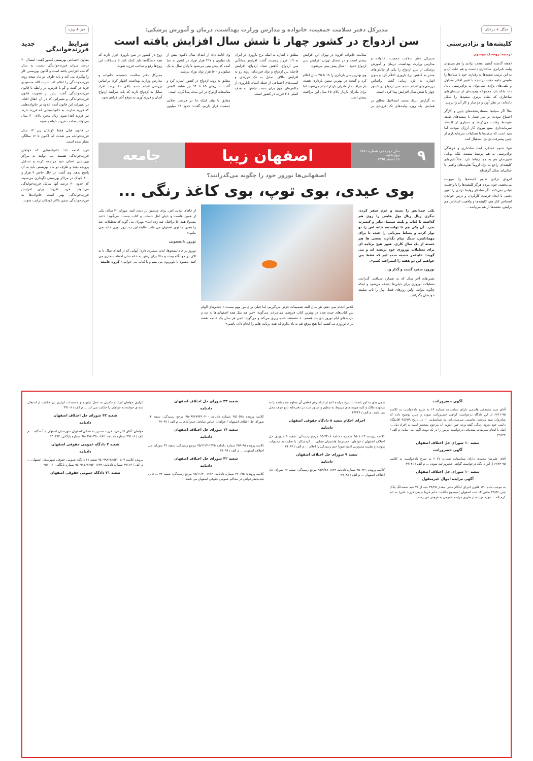جنگل + درختان
کلیشه‌ها و نژادپرستی
ترجمه: روشنک موسوی
(هفته گذشته گفتیم تعصب نژادی را هم می‌توان پیامد نابرابری ساختاری دانست و هم علت آن و به این ترتیب سفیدها به رفتاری خود با سیاه‌ها را طبیعی جلوه دهند، درنتیجه با تغییر افکار متداول و تلقی‌های نژادی نمی‌توان به نژادپرستی پایان داد، بلکه باید مجموعه پیچیده‌ای از چیدمان‌های ساختاری که نظام برتری سفیدها را شکل داده‌اند، در نظر آورد و دو ساز و کار آن را برچید.
مثلاً اگر سیاه‌ها مستادرطبقه‌های پایین و کارگر اجتماع نبودند، بر سر شغل با سفیدهای طبقه متوسط رقابت می‌کردند و بسیاری از اقتصاد سرمایه‌داری منبع نیروی کار ارزان نبودند. اما بعید است که سفیدها با تشکیلات سرمایه‌داری از چنین پیشرفت نژادی استقبال کنند.
تنها، نحوه عملکرد ابعاد ساختاری و فرهنگی نژادپرستی به هم مرتبط نیستند، بلکه پویایی تغییرشان هم به هم ارتباط دارد. مثلاً باورهای کلیشه‌ای راجع به نژاد لزوماً تفاوت‌های واقعی یا خیالی‌ای شکل گرفته‌اند.
انزوای نژادی تداوم کلیشه‌ها را سهولت می‌بخشد، چون مردم هرگز کلیشه‌ها را با واقعیت قیاس نمی‌کنند. اگر ساختار روابط نژادی را تغییر دهیم، با ایجاد فرصت کارکردن و درس خواندن اشخاص کنار هم، کلیشه‌ها و واقعیت اشخاص هم برایش، نقشه‌ها از هم می‌پاشد...
مدیرکل دفتر سلامت جمعیت، خانواده و مدارس وزارت بهداشت، درمان و آموزش پزشکی:
سن ازدواج در کشور چهار تا شش سال افزایش یافته است
مدیرکل دفتر سلامت جمعیت، خانواده و مدارس وزارت بهداشت، درمان و آموزش پزشکی از سن ازدواج را یکی از چالش‌های منجر به کاهش نرخ باروری اعلام کرد و بدون اشاره به بازه زمانی گفت: براساس بررسی‌های انجام شده، سن ازدواج در کشور چهار تا شش سال افزایش پیدا کرده است.
به گزارش ایرنا، محمد اسماعیل مطلق در همایش یک روزه پیامدهای تک فرزندی بر سلامت خانواده افزود: در تهران این افزایش بیشتر است و در شمال تهران افزایش سن ازدواج حدود ۱۰ سال پیش بینی می‌شود.
وی بهترین سن بارداری را ۱۸ تا ۳۵ سال اعلام کرد و گفت: در بهترین سنین بارداری هشت بار مراقبت از مادران باردار انجام می‌شود، اما برای مادران باردار بالای ۳۵ سال این مراقبت بیشتر است.
مطلق با اشاره به اینکه نرخ باروری در ایران به ۱.۹ فرزند رسیده، گفت: افزایش میانگین سن ازدواج، کاهش تعداد ازدواج، افزایش فاصله بین ازدواج و تولد فرزندان، روند رو به افزایش طلاق، تمایل به تک فرزندی و آسیب‌های اجتماعی از جمله اعتیاد، ناباروری از چالش‌های مهم برای دست نیافتن به هدف اصلی ۲.۱ فرزند در کشور است.
وی ادامه داد: از ابتدای سال تاکنون بیش از یک میلیون و ۴۱۷ هزار نوزاد در کشور به دنیا آمده که پیش بینی می‌شود تا پایان سال به یک میلیون و ۵۰۰ هزار تولد نوزاد برسیم.
مطلق به روند ازدواج در کشور اشاره کرد و گفت: سال‌های ۸۵ تا ۹۴ نیز شاهد کاهش متاسفانه ازدواج در این مدت پیدا کرده است.
مطلق با بیان اینکه ما در فرصت طلایی جمعیت قرار داریم، گفت: حدود ۱۳ میلیون زوج در کشور در سن باروری قرار دارند که همه دستگاه‌ها باید کمک کنند تا مشکلات این زوج‌ها رفع و صاحب فرزند شوند.
مدیرکل دفتر سلامت جمعیت، خانواده و مدارس وزارت بهداشت اظهار کرد: براساس بررسی انجام شده، بالای ۸۰ درصد افراد تمایل به ازدواج دارند که باید شرایط ازدواج آسان و فرزندآوری به موقع آنان فراهم شود.
۹ سال دوازدهم، شماره ۲۸۸۱
چهارشنبه
۱۸ اسفند ۱۳۹۵
اصفهان زیبا
جامعه
اصفهانی‌ها نوروز خود را چگونه می‌گذرانند؟
بوی عیدی، بوی توپ، بوی کاغذ رنگی ...
یکی چمدانش را بسته و عزم سفر کرده، دیگری ریال ریال پول هایش را روی هم گذاشته تا کتاب و بلیت سینما، تئاتر و کنسرت بخرد. آن یکی هم تا توانسته، خانه اش را نو نوار کرده و بساط میزبانی را چیده تا برای مهمانانش، سنگ تمام بگذارد، بعضی ها هم خسته از یک سال کاری، هنوز هیچ برنامه ای برای تعطیلات نوروزی خود نریخته اند و می گویند: «اینقدر خسته شده ایم که فقط می خواهیم این دو هفته را استراحت کنیم».
نوروز، سفر، گشت و گذار و...
نفس‌های آخر سال که به شماره می‌افتد، گذراندن تعطیلات نوروزی برای خیلی‌ها دغدغه می‌شود و اینکه چگونه بتوانند اولین روزهای فصل بهار را باب سلیقه خودشان بگذرانند...
کلاس انجام نمی دهم. هر سال البته تصمیمات جزئی می‌گیریم، اما خیلی برای من مهم نیست.» چشم‌های الهام بین کتاب‌های چیده شده در ویترین کتاب فروشی می‌چرخد. می‌گوید: «من هم مثل همه اصفهانی‌ها به دید و بازدیدهای ایام نوروز پای بند هستم...» نشسته، خنده ریزی می‌کند و می‌گوید: «من هر سال یک عالمه نقشه برای نوروزم می‌کشم، اما هیچ موقع هم به یاد ندارم که همه برنامه هایم را انجام داده باشم.»
از جاهای دیدنی اش، برای چندمین بار دیدن کنند. مهران ۴۰ ساله، یکی از همین هاست و خیلی اهل حساب و کتاب نیست. می‌گوید: «عید معمولا همه جا ترافیک عید زده اند.» مهران می گوید که تعطیلات عید را همین جا توی اصفهان می ماند. «البته این چند روز توری خانه نمی مانم.»
نوروز دانشجویی
نوروز برای دانشجوها، لذت بیشتری دارد؛ آنهایی که از ابتدای سال تا به الان در خوابگاه بودند و حالا برای رفتن به خانه شان لحظه شماری می کنند. معمولا پا تلویزیون می بینم و با کتاب می خوانم.» گروه جامعه
خبر + ویژه
شرایط جدید فرزندخواندگی
معاون اجتماعی بهزیستی کشور گفت: امسال ۳۰ درصد میزان فرزندخواندگی نسبت به سال گذشته افزایش یافته است و اکنون بهزیستی کار را پیگیری می کند و باید ظرف دو ماه نتیجه روند فرزندخواندگی را اعلام کند. حبیب الله مسعودی فرید در گفت و گو با فارس، در رابطه با قانون فرزندخواندگی گفت: پس از تصویب قانون فرزندخواندگی و تغییراتی که در آن اتفاق افتاد، در تغییرات این قانون آمده علاوه بر خانواده‌هایی که فرزند ندارند، به خانواده‌هایی که فرزند دارند نیز فرزند اهدا شود. زنان مجرد بالای ۳۰ سال می‌توانند صاحب فرزند خوانده شوند.
در قانون قبلی فقط کودکان زیر ۱۲ سال فرزندخوانده می شدند، اما اکنون تا ۱۶ سالگی مجاز شده است.
فرید ادامه داد: خانواده‌هایی که خواهان فرزندخواندگی هستند، می توانند به مراکز بهزیستی استان خود مراجعه کرده و تشکیل پرونده دهند و ظرف دو ماه بهزیستی باید به آن پاسخ بدهد. وی گفت: در حال حاضر ۹ هزار و ۸۰۰ کودک در مراکز بهزیستی نگهداری می‌شوند که حدود ۴۰ درصد آنها شامل فرزندخواندگی می‌شوند. فرید افزود: برای افزایش فرزندخواندگی بهتر است خانواده‌ها به فرزندخواندگی سنین بالاتر کودکان ترغیب شوند.
آگهی حصروراثت
آقای سید مصطفی هاشمی دارای شناسنامه شماره ۱۹ به شرح دادخواست به کلاسه ۹۵-۶۷۶۱ از این دادگاه درخواست گواهی حصروراثت نموده و چنین توضیح داده که شادروان سید مرتضی هاشمی سرشبادرانی به شناسنامه ۱۰ در تاریخ ۹۵/۹/۹ اقامتگاه دائمی خود بدرود زندگی گفته ورثه حین الفوت آن مرحوم منحصر است به افراد ذیل ... اینک با انجام تشریفات مقدماتی درخواست مزبور را در یک نوبت آگهی می نماید. م الف / ۳۹۱۴۳
شعبه ۱۰ شورای حل اختلاف اصفهان
آگهی حصروراثت
آقای علیرضا محمدی دارای شناسنامه شماره ۲۰۶۷ به شرح دادخواست به کلاسه ۹۵-۶۷۷۴ از این دادگاه درخواست گواهی حصروراثت نموده ... م الف / ۳۹۱۴۱
شعبه ۱۰ شورای حل اختلاف اصفهان
آگهی مزایده اموال غیرمنقول
به موجب ماده ۱۴۰ قانون اجرای احکام مدنی مقدار ۳۹/۲۵ حبه از ۷۲ حبه ششدانگ پلاک ثبتی ۲۹/۵۶ بخش ۱۴ ثبت اصفهان (موضوع مالکیت خانم فریبا بدیعی فرزند علی) به نام کرم اله ... مورد مزایده از طریق مزایده عمومی به فروش می رسد.
بدهی های مذکور باشد) تا تاریخ مزایده اعم از اینکه رقم قطعی آن معلوم شده باشد یا نه برعهده مالک و کلیه هزینه های مربوط به تنظیم و صدور سند در دفترخانه تابع عرف محل می باشد. م الف / ۳۶۲۴۴
اجرای احکام شعبه ۸ دادگاه حقوقی اصفهان
دادنامه
کلاسه پرونده ۹۵۰۱۰۱۳ شماره دادنامه ۳۲۰۸-۹۵ مرجع رسیدگی: شعبه ۹ شورای حل اختلاف اصفهان / خواهان: حمیدرضا هاشمیان نشانی ... گردشکار: با عنایت به محتویات پرونده و نظریه مشورتی اعضا شورا ختم رسیدگی را اعلام ... م الف / ۳۹۰۸۳
شعبه ۹ شورای حل اختلاف اصفهان
دادنامه
کلاسه پرونده ۹۵۰۹۲۱ شماره دادنامه ۱۸۲۴-۹۵/۹/۲۸ مرجع رسیدگی: شعبه ۳۶ شورای حل اختلاف اصفهان ... م الف / ۳۹۰۸۸
شعبه ۳۳ شورای حل اختلاف اصفهان
دادنامه
کلاسه پرونده ۹۵/۰۵۴۸ شماره دادنامه ۹۵۰۹۷۶۷۹۴۲۰۴۰۰ مرجع رسیدگی: شعبه ۱۴ شورای حل اختلاف اصفهان / خواهان: عباس صادقی حیدرآبادی ... م الف / ۳۹۰۹۷
شعبه ۱۴ شورای حل اختلاف اصفهان
دادنامه
کلاسه پرونده ۹۵-۴۵۹ شماره دادنامه ۱۳۳۵-۹۵/۱۲/۴ مرجع رسیدگی: شعبه ۴۲ شورای حل اختلاف اصفهان ... م الف / ۳۹۰۹۹
شعبه ۴۲ شورای حل اختلاف اصفهان
دادنامه
کلاسه پرونده: ۴۶۰/۹۵ شماره دادنامه: ۱۲۸۳-۹۵/۱۱/۳۰ مرجع رسیدگی: شعبه ۴۲ ... قابل تجدیدنظرخواهی در محاکم عمومی حقوقی اصفهان می باشد.
ابرازی خواهان ایراد و تکذیبی به عمل نیاورده و مستندات ابرازی نیز حکایت از اشتغال ذمه ی خوانده به خواهان را حکایت می کند ... م الف / ۳۹۱۰۸
شعبه ۴۲ شورای حل اختلاف اصفهان
دادنامه
خواهان: آقای اکبر فرید فرزند حسین به نشانی اصفهان شهرستان اصفهان خ آتشگاه ... م الف / ۳۹۱۰۸ شماره دادنامه: ۹۵۰۹۹۷۰۳۵۰۰۶۸۲ شماره بایگانی: ۹۴۰۳۸۴
شعبه ۳ دادگاه عمومی حقوقی اصفهان
دادنامه
پرونده کلاسه ۹۵۰۹۹۸۶۸۲۵۳۰۰۸۰۴ شعبه ۳۱ دادگاه عمومی حقوقی شهرستان اصفهان ... م الف / ۳۹۱۱۳ شماره دادنامه: ۹۵۰۹۹۷۶۸۲۵۳۰۱۷۳۴ شماره بایگانی: ۹۵۱۰۱۱
شعبه ۳۱ دادگاه عمومی حقوقی اصفهان